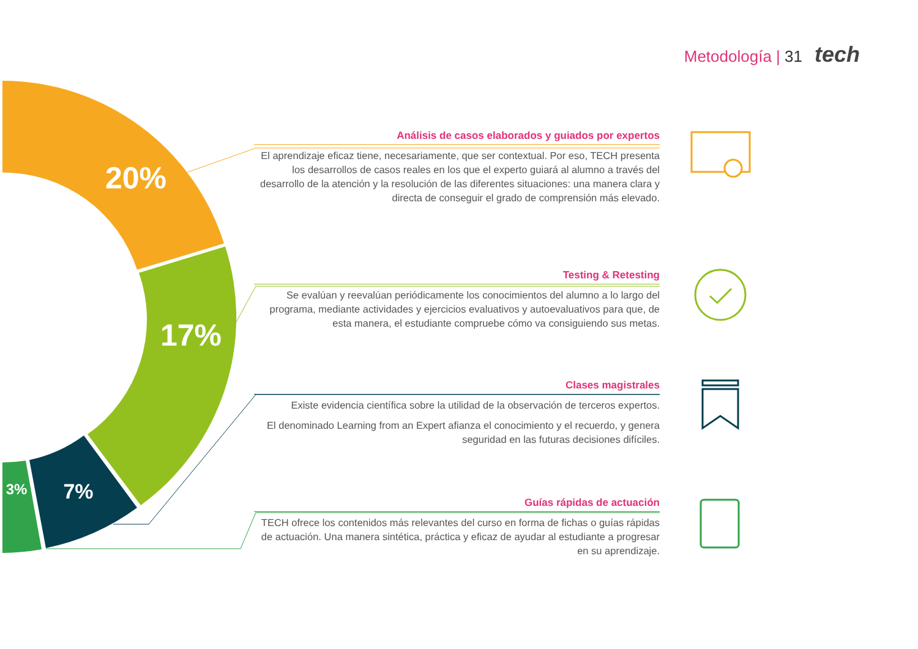20%
17%
7%
3%
Metodología | 31 tech
Análisis de casos elaborados y guiados por expertos
El aprendizaje eficaz tiene, necesariamente, que ser contextual. Por eso, TECH presenta los desarrollos de casos reales en los que el experto guiará al alumno a través del desarrollo de la atención y la resolución de las diferentes situaciones: una manera clara y directa de conseguir el grado de comprensión más elevado.
Testing & Retesting
Se evalúan y reevalúan periódicamente los conocimientos del alumno a lo largo del programa, mediante actividades y ejercicios evaluativos y autoevaluativos para que, de esta manera, el estudiante compruebe cómo va consiguiendo sus metas.
Clases magistrales
Existe evidencia científica sobre la utilidad de la observación de terceros expertos.
El denominado Learning from an Expert afianza el conocimiento y el recuerdo, y genera seguridad en las futuras decisiones difíciles.
Guías rápidas de actuación
TECH ofrece los contenidos más relevantes del curso en forma de fichas o guías rápidas de actuación. Una manera sintética, práctica y eficaz de ayudar al estudiante a progresar en su aprendizaje.